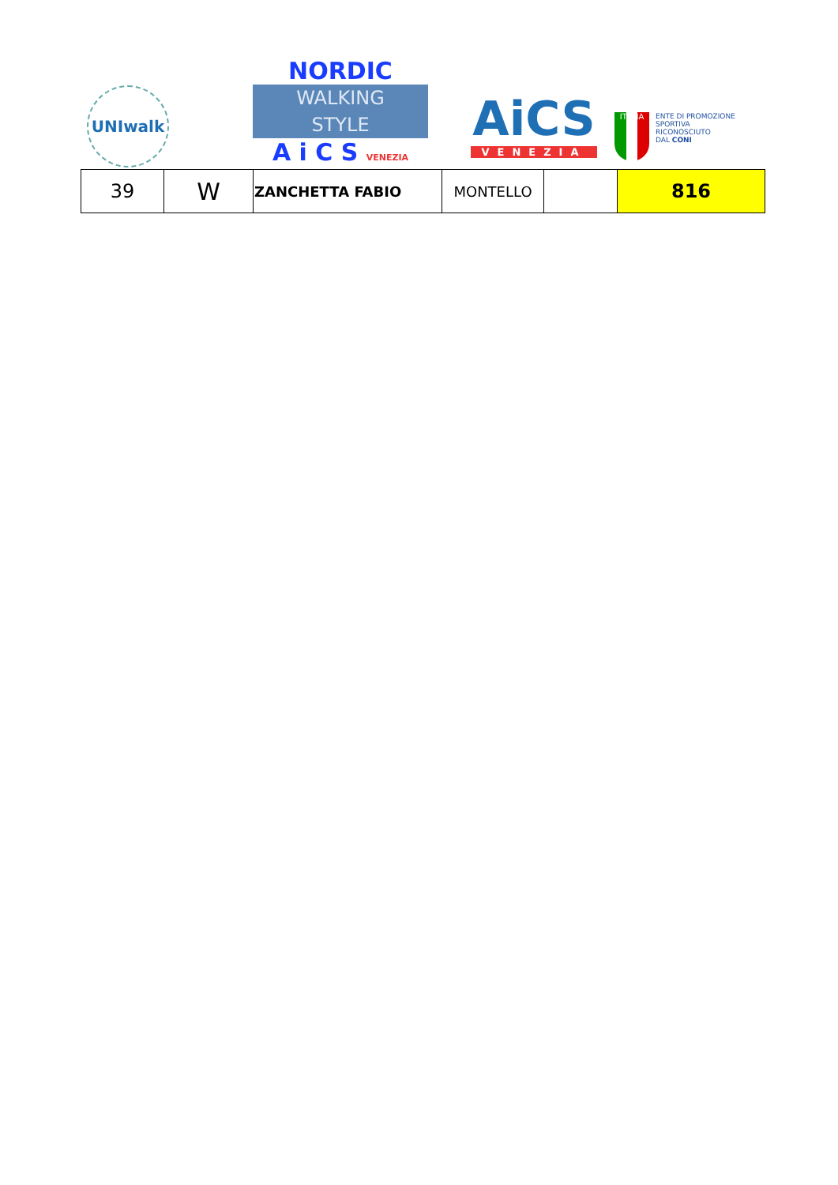UNIwalk
NORDIC
WALKING
STYLE
A i C S VENEZIA
AiCS
VENEZIA
ITALIA
ENTE DI PROMOZIONE
SPORTIVA
RICONOSCIUTO
DAL CONI
| 39 | W | ZANCHETTA FABIO | MONTELLO | | 816 |